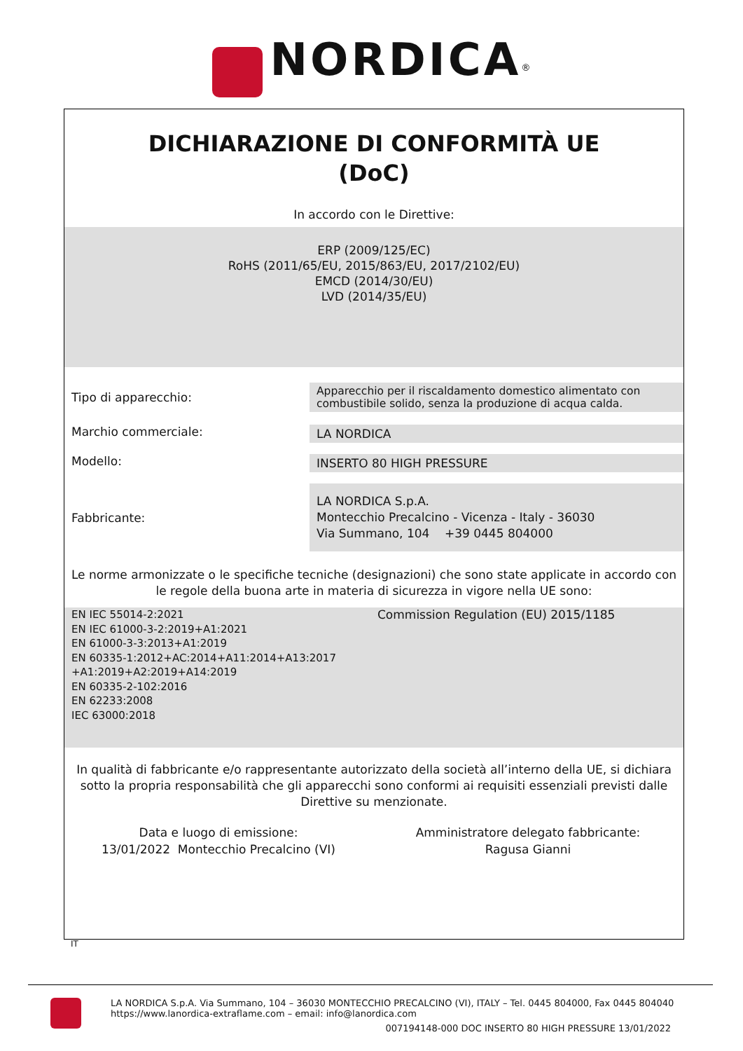NORDICA<sup>®</sup>
DICHIARAZIONE DI CONFORMITÀ UE
(DoC)
In accordo con le Direttive:
ERP (2009/125/EC)
RoHS (2011/65/EU, 2015/863/EU, 2017/2102/EU)
EMCD (2014/30/EU)
LVD (2014/35/EU)
Tipo di apparecchio:
Apparecchio per il riscaldamento domestico alimentato con
combustibile solido, senza la produzione di acqua calda.
Marchio commerciale:
LA NORDICA
Modello:
INSERTO 80 HIGH PRESSURE
Fabbricante:
LA NORDICA S.p.A.
Montecchio Precalcino - Vicenza - Italy - 36030
Via Summano, 104 +39 0445 804000
Le norme armonizzate o le specifiche tecniche (designazioni) che sono state applicate in accordo con
le regole della buona arte in materia di sicurezza in vigore nella UE sono:
EN IEC 55014-2:2021
EN IEC 61000-3-2:2019+A1:2021
EN 61000-3-3:2013+A1:2019
EN 60335-1:2012+AC:2014+A11:2014+A13:2017
+A1:2019+A2:2019+A14:2019
EN 60335-2-102:2016
EN 62233:2008
IEC 63000:2018
Commission Regulation (EU) 2015/1185
In qualità di fabbricante e/o rappresentante autorizzato della società all’interno della UE, si dichiara
sotto la propria responsabilità che gli apparecchi sono conformi ai requisiti essenziali previsti dalle
Direttive su menzionate.
Data e luogo di emissione:
13/01/2022 Montecchio Precalcino (VI)
Amministratore delegato fabbricante:
Ragusa Gianni
IT
LA NORDICA S.p.A. Via Summano, 104 – 36030 MONTECCHIO PRECALCINO (VI), ITALY – Tel. 0445 804000, Fax 0445 804040
https://www.lanordica-extraflame.com – email: info@lanordica.com
007194148-000 DOC INSERTO 80 HIGH PRESSURE 13/01/2022